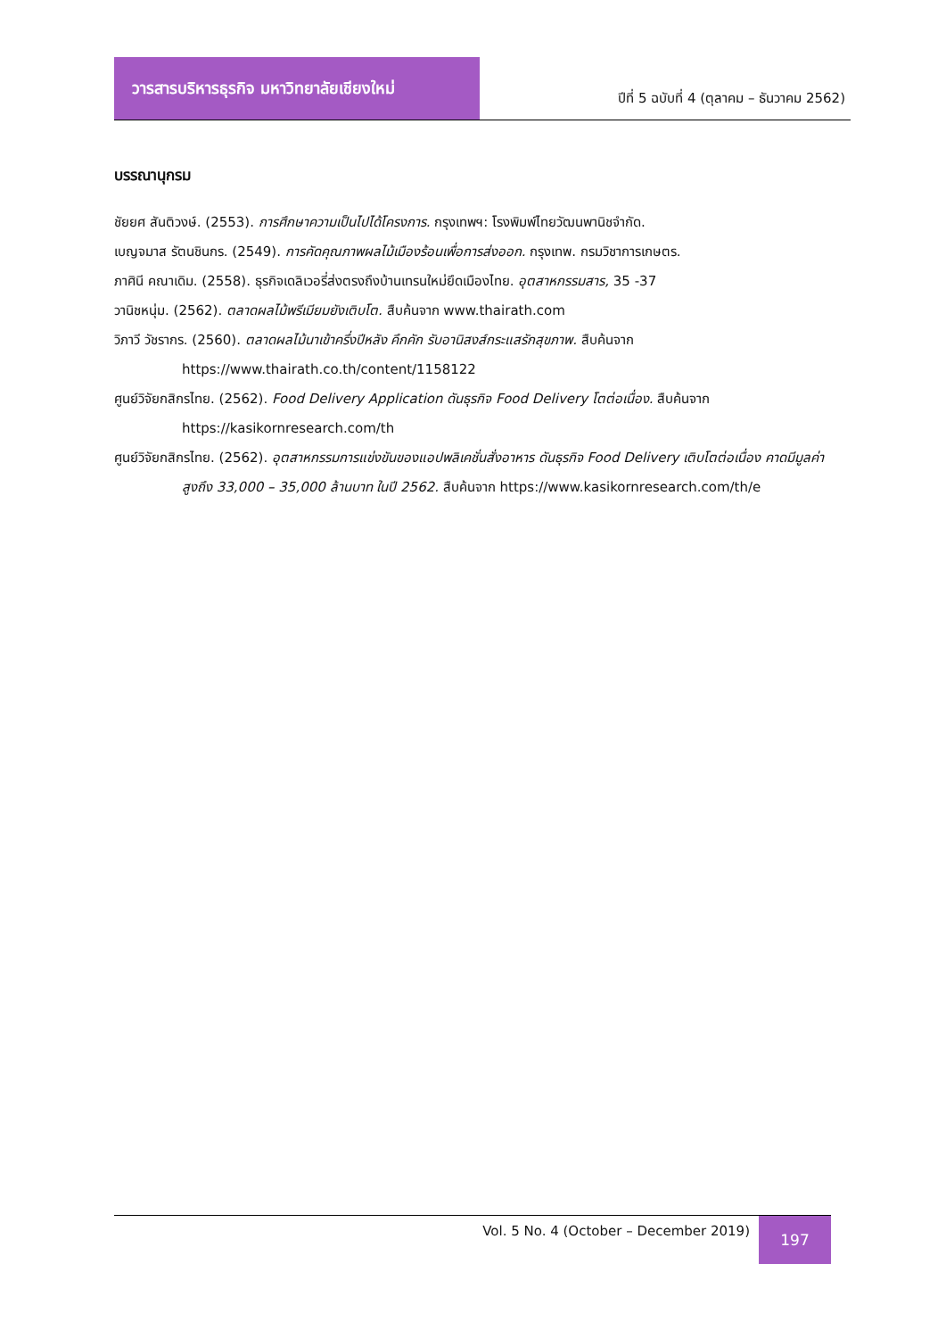วารสารบริหารธุรกิจ มหาวิทยาลัยเชียงใหม่
ปีที่ 5 ฉบับที่ 4 (ตุลาคม – ธันวาคม 2562)
บรรณานุกรม
ชัยยศ สันติวงษ์. (2553). การศึกษาความเป็นไปได้โครงการ. กรุงเทพฯ: โรงพิมพ์ไทยวัฒนพานิชจำกัด.
เบญจมาส รัตนชินกร. (2549). การคัดคุณภาพผลไม้เมืองร้อนเพื่อการส่งออก. กรุงเทพ. กรมวิชาการเกษตร.
ภาศินี คณาเดิม. (2558). ธุรกิจเดลิเวอรี่ส่งตรงถึงบ้านเทรนใหม่ยึดเมืองไทย. อุตสาหกรรมสาร, 35 -37
วานิชหนุ่ม. (2562). ตลาดผลไม้พรีเมียมยังเติบโต. สืบค้นจาก www.thairath.com
วิภาวี วัชรากร. (2560). ตลาดผลไม้นาเข้าครึ่งปีหลัง คึกคัก รับอานิสงส์กระแสรักสุขภาพ. สืบค้นจาก https://www.thairath.co.th/content/1158122
ศูนย์วิจัยกสิกรไทย. (2562). Food Delivery Application ดันธุรกิจ Food Delivery โตต่อเนื่อง. สืบค้นจาก https://kasikornresearch.com/th
ศูนย์วิจัยกสิกรไทย. (2562). อุตสาหกรรมการแข่งขันของแอปพลิเคชั่นสั่งอาหาร ดันธุรกิจ Food Delivery เติบโตต่อเนื่อง คาดมีมูลค่าสูงถึง 33,000 – 35,000 ล้านบาท ในปี 2562. สืบค้นจาก https://www.kasikornresearch.com/th/e
Vol. 5 No. 4 (October – December 2019)
197